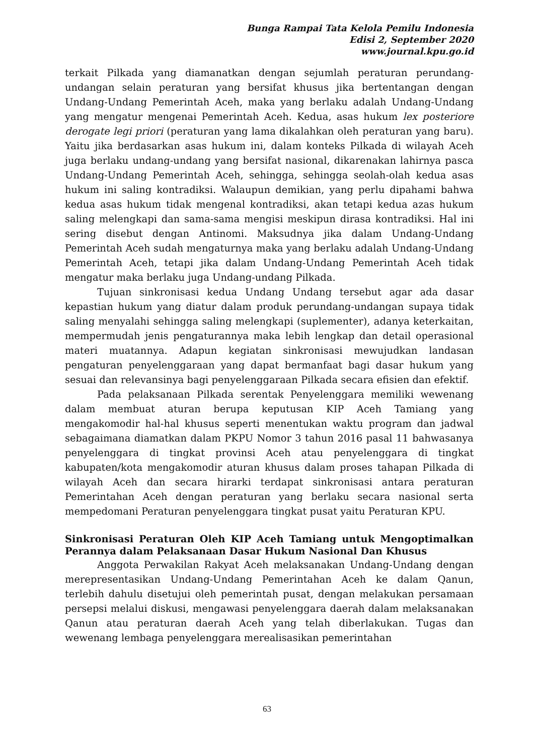Bunga Rampai Tata Kelola Pemilu Indonesia
Edisi 2, September 2020
www.journal.kpu.go.id
terkait Pilkada yang diamanatkan dengan sejumlah peraturan perundang-undangan selain peraturan yang bersifat khusus jika bertentangan dengan Undang-Undang Pemerintah Aceh, maka yang berlaku adalah Undang-Undang yang mengatur mengenai Pemerintah Aceh. Kedua, asas hukum lex posteriore derogate legi priori (peraturan yang lama dikalahkan oleh peraturan yang baru). Yaitu jika berdasarkan asas hukum ini, dalam konteks Pilkada di wilayah Aceh juga berlaku undang-undang yang bersifat nasional, dikarenakan lahirnya pasca Undang-Undang Pemerintah Aceh, sehingga, sehingga seolah-olah kedua asas hukum ini saling kontradiksi. Walaupun demikian, yang perlu dipahami bahwa kedua asas hukum tidak mengenal kontradiksi, akan tetapi kedua azas hukum saling melengkapi dan sama-sama mengisi meskipun dirasa kontradiksi. Hal ini sering disebut dengan Antinomi. Maksudnya jika dalam Undang-Undang Pemerintah Aceh sudah mengaturnya maka yang berlaku adalah Undang-Undang Pemerintah Aceh, tetapi jika dalam Undang-Undang Pemerintah Aceh tidak mengatur maka berlaku juga Undang-undang Pilkada.
Tujuan sinkronisasi kedua Undang Undang tersebut agar ada dasar kepastian hukum yang diatur dalam produk perundang-undangan supaya tidak saling menyalahi sehingga saling melengkapi (suplementer), adanya keterkaitan, mempermudah jenis pengaturannya maka lebih lengkap dan detail operasional materi muatannya. Adapun kegiatan sinkronisasi mewujudkan landasan pengaturan penyelenggaraan yang dapat bermanfaat bagi dasar hukum yang sesuai dan relevansinya bagi penyelenggaraan Pilkada secara efisien dan efektif.
Pada pelaksanaan Pilkada serentak Penyelenggara memiliki wewenang dalam membuat aturan berupa keputusan KIP Aceh Tamiang yang mengakomodir hal-hal khusus seperti menentukan waktu program dan jadwal sebagaimana diamatkan dalam PKPU Nomor 3 tahun 2016 pasal 11 bahwasanya penyelenggara di tingkat provinsi Aceh atau penyelenggara di tingkat kabupaten/kota mengakomodir aturan khusus dalam proses tahapan Pilkada di wilayah Aceh dan secara hirarki terdapat sinkronisasi antara peraturan Pemerintahan Aceh dengan peraturan yang berlaku secara nasional serta mempedomani Peraturan penyelenggara tingkat pusat yaitu Peraturan KPU.
Sinkronisasi Peraturan Oleh KIP Aceh Tamiang untuk Mengoptimalkan Perannya dalam Pelaksanaan Dasar Hukum Nasional Dan Khusus
Anggota Perwakilan Rakyat Aceh melaksanakan Undang-Undang dengan merepresentasikan Undang-Undang Pemerintahan Aceh ke dalam Qanun, terlebih dahulu disetujui oleh pemerintah pusat, dengan melakukan persamaan persepsi melalui diskusi, mengawasi penyelenggara daerah dalam melaksanakan Qanun atau peraturan daerah Aceh yang telah diberlakukan. Tugas dan wewenang lembaga penyelenggara merealisasikan pemerintahan
63